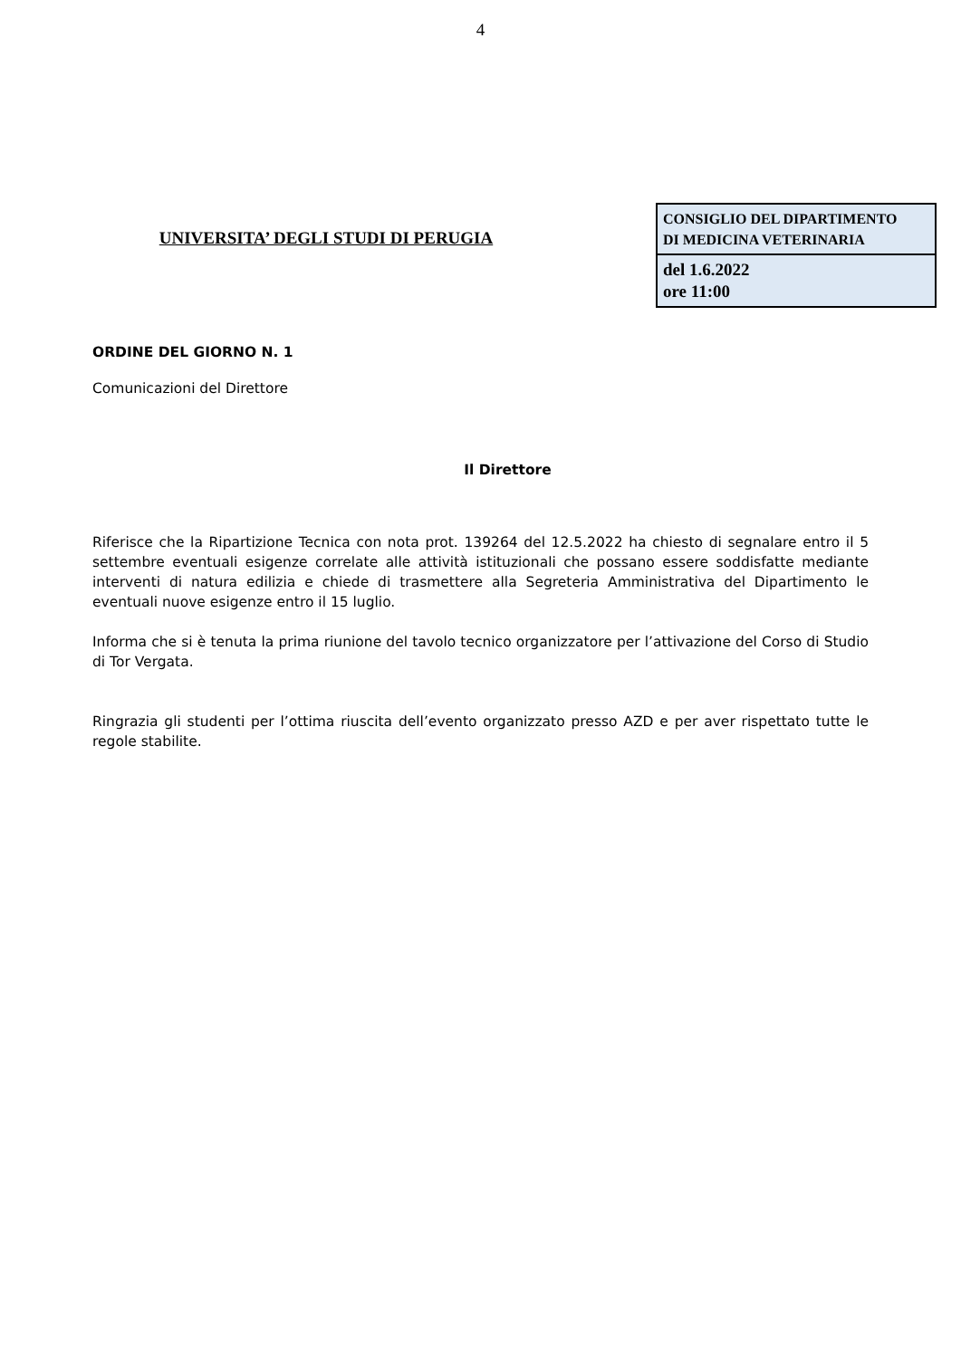4
UNIVERSITA’ DEGLI STUDI DI PERUGIA
| CONSIGLIO DEL DIPARTIMENTO DI MEDICINA VETERINARIA |
| del 1.6.2022 ore 11:00 |
ORDINE DEL GIORNO N. 1
Comunicazioni del Direttore
Il Direttore
Riferisce che la Ripartizione Tecnica con nota prot. 139264 del 12.5.2022 ha chiesto di segnalare entro il 5 settembre eventuali esigenze correlate alle attività istituzionali che possano essere soddisfatte mediante interventi di natura edilizia e chiede di trasmettere alla Segreteria Amministrativa del Dipartimento le eventuali nuove esigenze entro il 15 luglio.
Informa che si è tenuta la prima riunione del tavolo tecnico organizzatore per l’attivazione del Corso di Studio di Tor Vergata.
Ringrazia gli studenti per l’ottima riuscita dell’evento organizzato presso AZD e per aver rispettato tutte le regole stabilite.